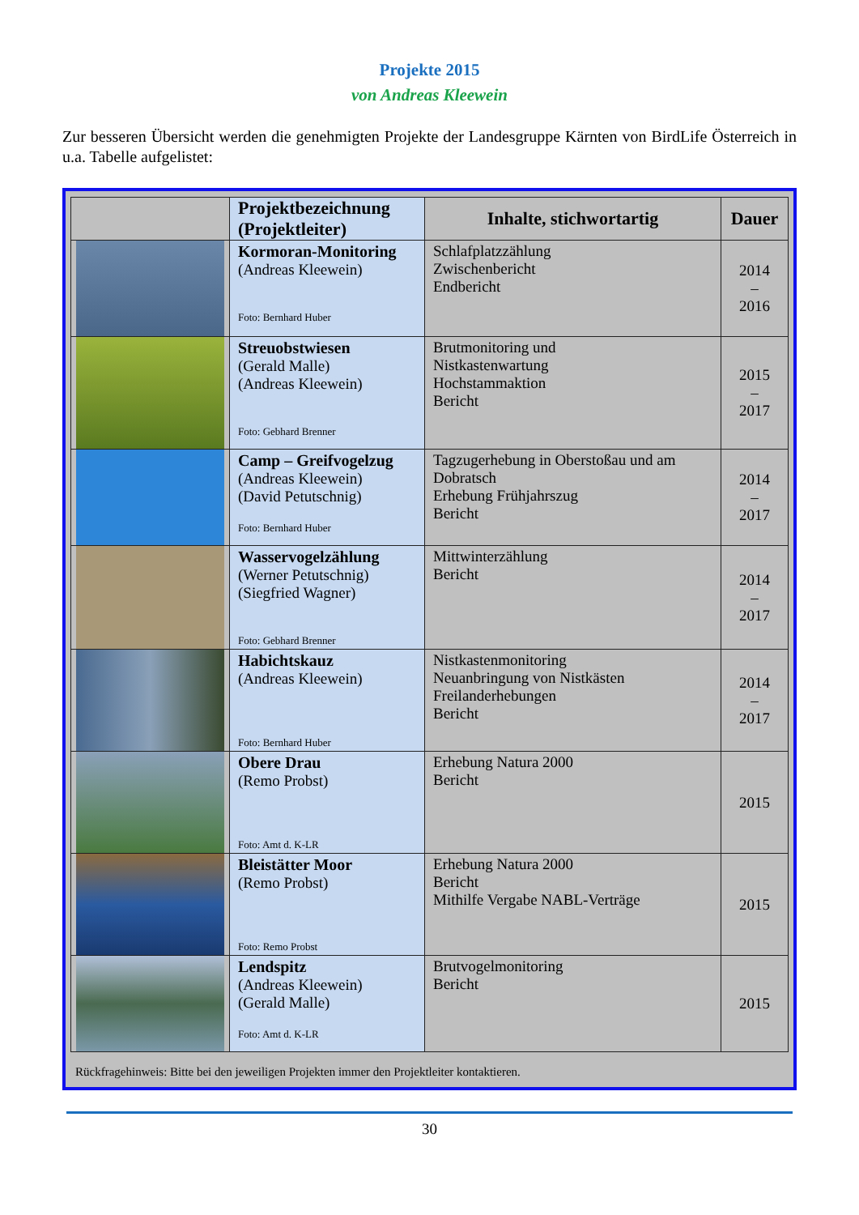Projekte 2015
von Andreas Kleewein
Zur besseren Übersicht werden die genehmigten Projekte der Landesgruppe Kärnten von BirdLife Österreich in u.a. Tabelle aufgelistet:
| | Projektbezeichnung (Projektleiter) | Inhalte, stichwortartig | Dauer |
| --- | --- | --- | --- |
| | Kormoran-Monitoring (Andreas Kleewein) Foto: Bernhard Huber | Schlafplatzzählung Zwischenbericht Endbericht | 2014 – 2016 |
| | Streuobstwiesen (Gerald Malle) (Andreas Kleewein) Foto: Gebhard Brenner | Brutmonitoring und Nistkastenwartung Hochstammaktion Bericht | 2015 – 2017 |
| | Camp – Greifvogelzug (Andreas Kleewein) (David Petutschnig) Foto: Bernhard Huber | Tagzugerhebung in Oberstoßau und am Dobratsch Erhebung Frühjahrszug Bericht | 2014 – 2017 |
| | Wasservogelzählung (Werner Petutschnig) (Siegfried Wagner) Foto: Gebhard Brenner | Mittwinterzählung Bericht | 2014 – 2017 |
| | Habichtskauz (Andreas Kleewein) Foto: Bernhard Huber | Nistkastenmonitoring Neuanbringung von Nistkästen Freilanderhebungen Bericht | 2014 – 2017 |
| | Obere Drau (Remo Probst) Foto: Amt d. K-LR | Erhebung Natura 2000 Bericht | 2015 |
| | Bleistätter Moor (Remo Probst) Foto: Remo Probst | Erhebung Natura 2000 Bericht Mithilfe Vergabe NABL-Verträge | 2015 |
| | Lendspitz (Andreas Kleewein) (Gerald Malle) Foto: Amt d. K-LR | Brutvogelmonitoring Bericht | 2015 |
Rückfragehinweis: Bitte bei den jeweiligen Projekten immer den Projektleiter kontaktieren.
30